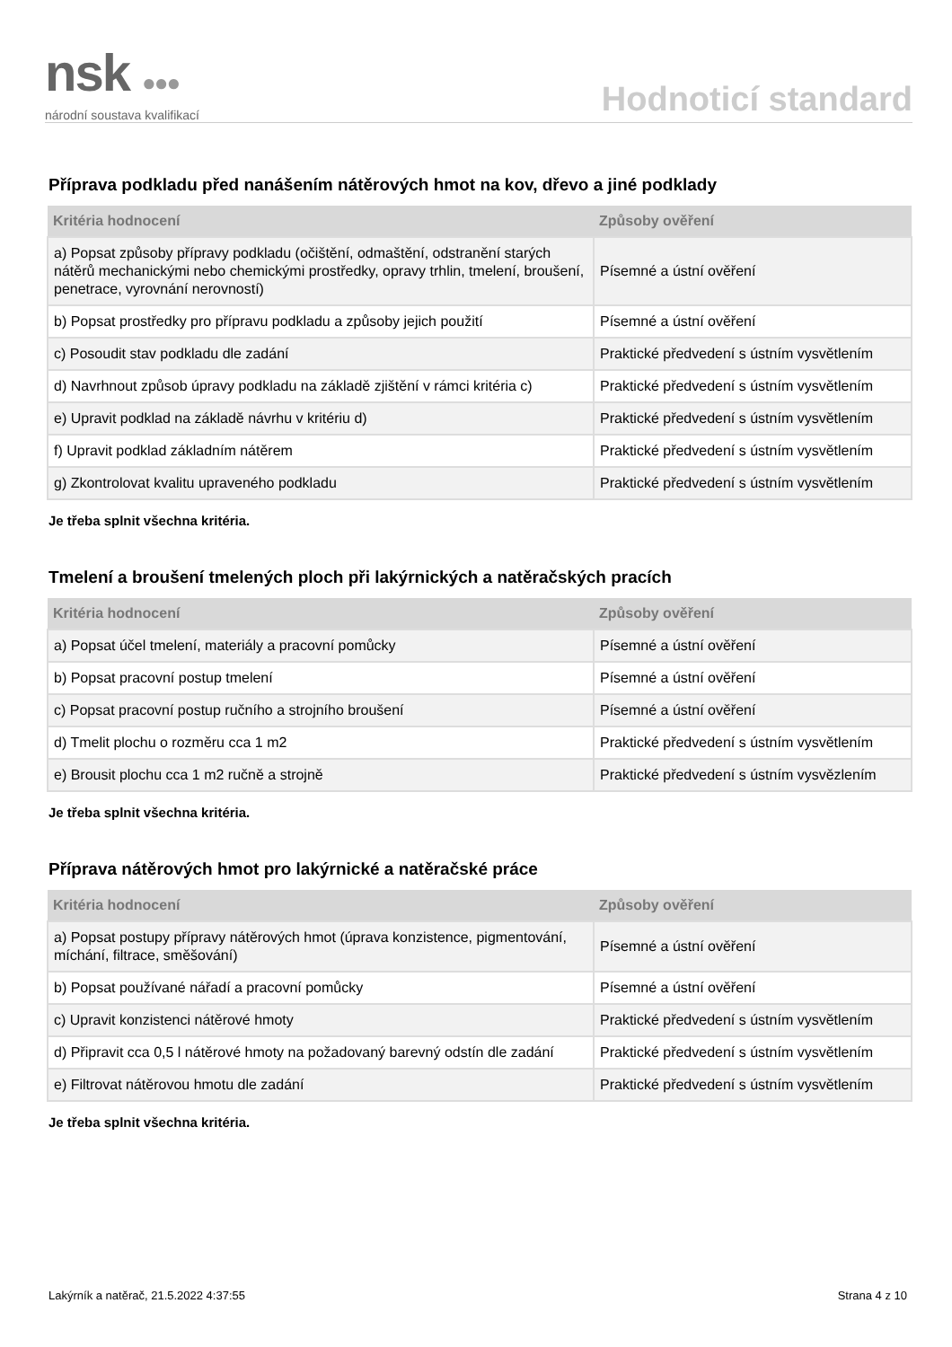nsk ●●●
národní soustava kvalifikací
Hodnoticí standard
Příprava podkladu před nanášením nátěrových hmot na kov, dřevo a jiné podklady
| Kritéria hodnocení | Způsoby ověření |
| --- | --- |
| a) Popsat způsoby přípravy podkladu (očištění, odmaštění, odstranění starých nátěrů mechanickými nebo chemickými prostředky, opravy trhlin, tmelení, broušení, penetrace, vyrovnání nerovností) | Písemné a ústní ověření |
| b) Popsat prostředky pro přípravu podkladu a způsoby jejich použití | Písemné a ústní ověření |
| c) Posoudit stav podkladu dle zadání | Praktické předvedení s ústním vysvětlením |
| d) Navrhnout způsob úpravy podkladu na základě zjištění v rámci kritéria c) | Praktické předvedení s ústním vysvětlením |
| e) Upravit podklad na základě návrhu v kritériu d) | Praktické předvedení s ústním vysvětlením |
| f) Upravit podklad základním nátěrem | Praktické předvedení s ústním vysvětlením |
| g) Zkontrolovat kvalitu upraveného podkladu | Praktické předvedení s ústním vysvětlením |
Je třeba splnit všechna kritéria.
Tmelení a broušení tmelených ploch při lakýrnických a natěračských pracích
| Kritéria hodnocení | Způsoby ověření |
| --- | --- |
| a) Popsat účel tmelení, materiály a pracovní pomůcky | Písemné a ústní ověření |
| b) Popsat pracovní postup tmelení | Písemné a ústní ověření |
| c) Popsat pracovní postup ručního a strojního broušení | Písemné a ústní ověření |
| d) Tmelit plochu o rozměru cca 1 m2 | Praktické předvedení s ústním vysvětlením |
| e) Brousit plochu cca 1 m2 ručně a strojně | Praktické předvedení s ústním vysvězlením |
Je třeba splnit všechna kritéria.
Příprava nátěrových hmot pro lakýrnické a natěračské práce
| Kritéria hodnocení | Způsoby ověření |
| --- | --- |
| a) Popsat postupy přípravy nátěrových hmot (úprava konzistence, pigmentování, míchání, filtrace, směšování) | Písemné a ústní ověření |
| b) Popsat používané nářadí a pracovní pomůcky | Písemné a ústní ověření |
| c) Upravit konzistenci nátěrové hmoty | Praktické předvedení s ústním vysvětlením |
| d) Připravit cca 0,5 l nátěrové hmoty na požadovaný barevný odstín dle zadání | Praktické předvedení s ústním vysvětlením |
| e) Filtrovat nátěrovou hmotu dle zadání | Praktické předvedení s ústním vysvětlením |
Je třeba splnit všechna kritéria.
Lakýrník a natěrač, 21.5.2022 4:37:55 Strana 4 z 10